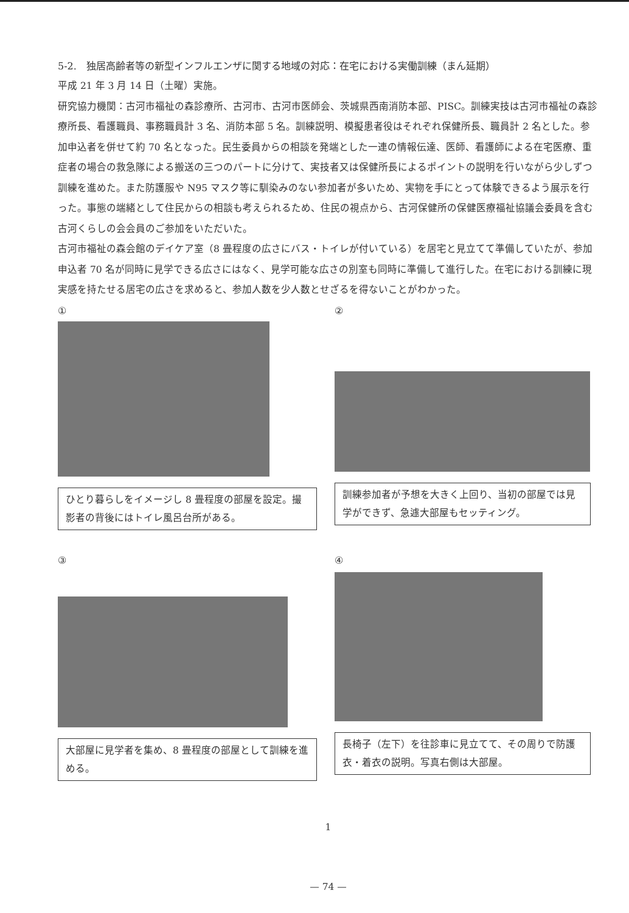5-2.　独居高齢者等の新型インフルエンザに関する地域の対応：在宅における実働訓練（まん延期）
平成 21 年 3 月 14 日（土曜）実施。
研究協力機関：古河市福祉の森診療所、古河市、古河市医師会、茨城県西南消防本部、PISC。訓練実技は古河市福祉の森診療所長、看護職員、事務職員計 3 名、消防本部 5 名。訓練説明、模擬患者役はそれぞれ保健所長、職員計 2 名とした。参加申込者を併せて約 70 名となった。民生委員からの相談を発端とした一連の情報伝達、医師、看護師による在宅医療、重症者の場合の救急隊による搬送の三つのパートに分けて、実技者又は保健所長によるポイントの説明を行いながら少しずつ訓練を進めた。また防護服や N95 マスク等に馴染みのない参加者が多いため、実物を手にとって体験できるよう展示を行った。事態の端緒として住民からの相談も考えられるため、住民の視点から、古河保健所の保健医療福祉協議会委員を含む古河くらしの会会員のご参加をいただいた。
古河市福祉の森会館のデイケア室（8 畳程度の広さにバス・トイレが付いている）を居宅と見立てて準備していたが、参加申込者 70 名が同時に見学できる広さにはなく、見学可能な広さの別室も同時に準備して進行した。在宅における訓練に現実感を持たせる居宅の広さを求めると、参加人数を少人数とせざるを得ないことがわかった。
①
ひとり暮らしをイメージし 8 畳程度の部屋を設定。撮影者の背後にはトイレ風呂台所がある。
②
訓練参加者が予想を大きく上回り、当初の部屋では見学ができず、急遽大部屋もセッティング。
③
大部屋に見学者を集め、8 畳程度の部屋として訓練を進める。
④
長椅子（左下）を往診車に見立てて、その周りで防護衣・着衣の説明。写真右側は大部屋。
1
— 74 —